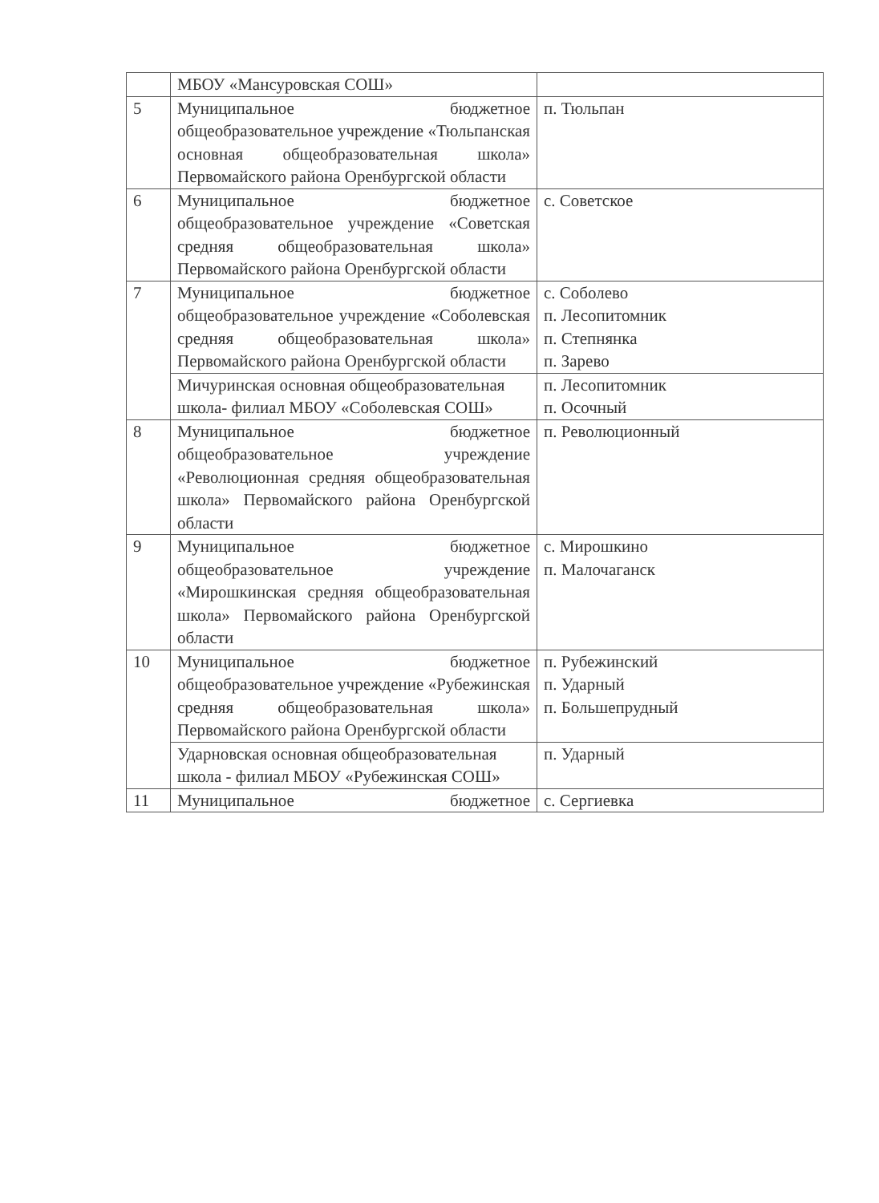| | МБОУ «Мансуровская СОШ» | |
| 5 | Муниципальное бюджетное общеобразовательное учреждение «Тюльпанская основная общеобразовательная школа» Первомайского района Оренбургской области | п. Тюльпан |
| 6 | Муниципальное бюджетное общеобразовательное учреждение «Советская средняя общеобразовательная школа» Первомайского района Оренбургской области | с. Советское |
| 7 | Муниципальное бюджетное общеобразовательное учреждение «Соболевская средняя общеобразовательная школа» Первомайского района Оренбургской области | с. Соболево п. Лесопитомник п. Степнянка п. Зарево |
| | Мичуринская основная общеобразовательная школа- филиал МБОУ «Соболевская СОШ» | п. Лесопитомник п. Осочный |
| 8 | Муниципальное бюджетное общеобразовательное учреждение «Революционная средняя общеобразовательная школа» Первомайского района Оренбургской области | п. Революционный |
| 9 | Муниципальное бюджетное общеобразовательное учреждение «Мирошкинская средняя общеобразовательная школа» Первомайского района Оренбургской области | с. Мирошкино п. Малочаганск |
| 10 | Муниципальное бюджетное общеобразовательное учреждение «Рубежинская средняя общеобразовательная школа» Первомайского района Оренбургской области | п. Рубежинский п. Ударный п. Большепрудный |
| | Ударновская основная общеобразовательная школа - филиал МБОУ «Рубежинская СОШ» | п. Ударный |
| 11 | Муниципальное бюджетное | с. Сергиевка |